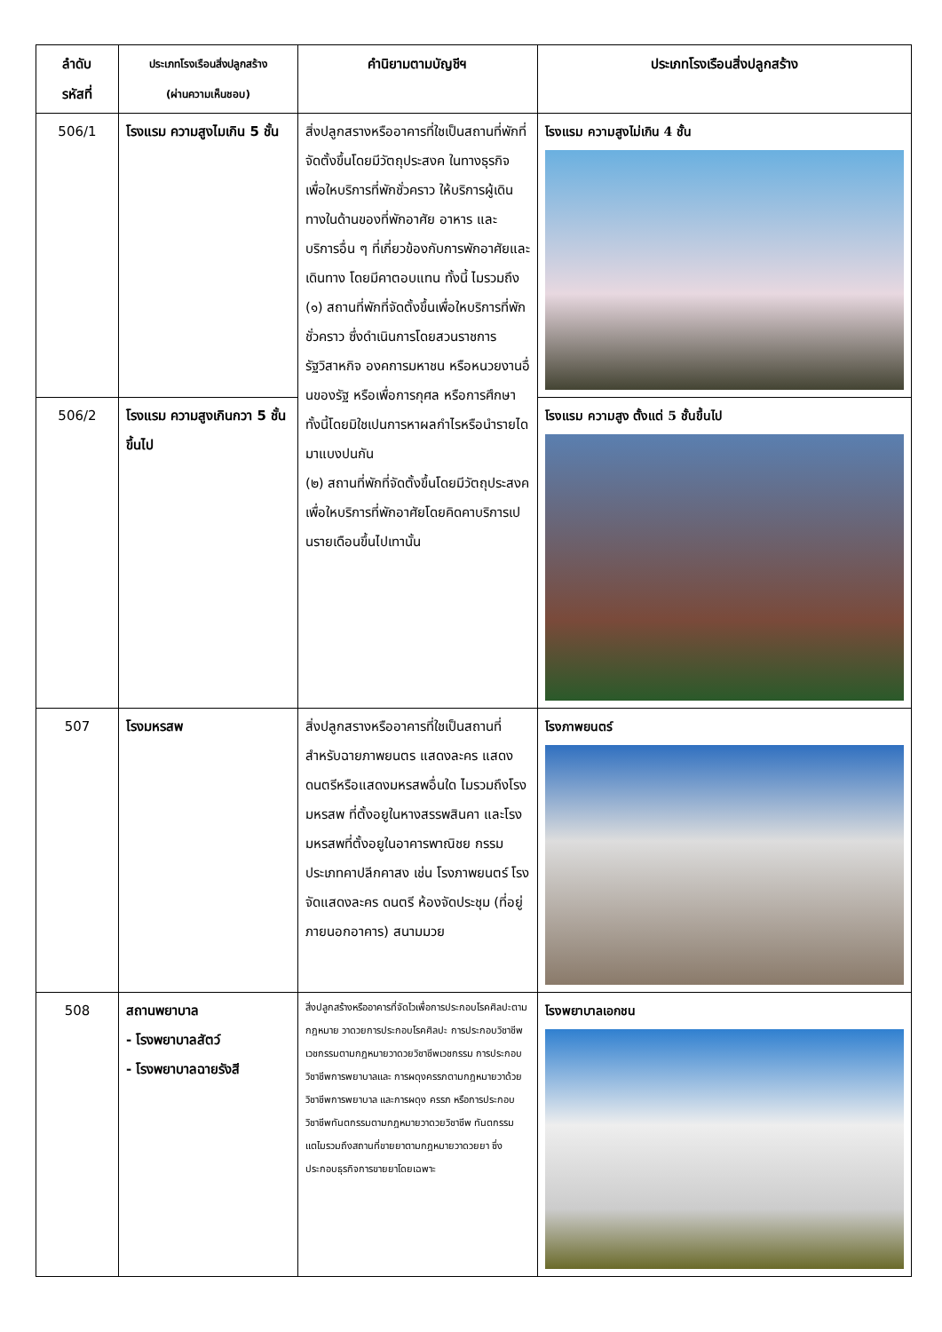| ลำดับ รหัสที่ | ประเภทโรงเรือนสิ่งปลูกสร้าง (ผ่านความเห็นชอบ) | คำนิยามตามบัญชีฯ | ประเภทโรงเรือนสิ่งปลูกสร้าง |
| --- | --- | --- | --- |
| 506/1 | โรงแรม ความสูงไมเกิน 5 ชั้น | สิ่งปลูกสรางหรืออาคารที่ใชเป็นสถานที่พักที่จัดตั้งขึ้นโดยมีวัตถุประสงค ในทางธุรกิจเพื่อใหบริการที่พักชั่วคราว ให้บริการผู้เดินทางในด้านของที่พักอาศัย อาหาร และบริการอื่น ๆ ที่เกี่ยวข้องกับการพักอาศัยและเดินทาง โดยมีคาตอบแทน ทั้งนี้ ไมรวมถึง (๑) สถานที่พักที่จัดตั้งขึ้นเพื่อใหบริการที่พักชั่วคราว ซึ่งดำเนินการโดยสวนราชการ รัฐวิสาหกิจ องคการมหาชน หรือหนวยงานอื่นของรัฐ หรือเพื่อการกุศล หรือการศึกษา ทั้งนี้โดยมิใชเปนการหาผลกำไรหรือนำรายไดมาแบงปนกัน (๒) สถานที่พักที่จัดตั้งขึ้นโดยมีวัตถุประสงคเพื่อใหบริการที่พักอาศัยโดยคิดคาบริการเปนรายเดือนขึ้นไปเทานั้น | โรงแรม ความสูงไม่เกิน 4 ชั้น |
| 506/2 | โรงแรม ความสูงเกินกวา 5 ชั้นขึ้นไป | | โรงแรม ความสูง ตั้งแต่ 5 ชั้นขึ้นไป |
| 507 | โรงมหรสพ | สิ่งปลูกสรางหรืออาคารที่ใชเป็นสถานที่สำหรับฉายภาพยนตร แสดงละคร แสดงดนตรีหรือแสดงมหรสพอื่นใด ไมรวมถึงโรงมหรสพ ที่ตั้งอยูในหางสรรพสินคา และโรงมหรสพที่ตั้งอยูในอาคารพาณิชย กรรมประเภทคาปลีกคาสง เช่น โรงภาพยนตร์ โรงจัดแสดงละคร ดนตรี ห้องจัดประชุม (ที่อยู่ภายนอกอาคาร) สนามมวย | โรงภาพยนตร์ |
| 508 | สถานพยาบาล - โรงพยาบาลสัตว์ - โรงพยาบาลฉายรังสี | สิ่งปลูกสร้างหรืออาคารที่จัดไวเพื่อการประกอบโรคศิลปะตามกฎหมาย วาดวยการประกอบโรคศิลปะ การประกอบวิชาชีพเวชกรรมตามกฎหมายวาดวยวิชาชีพเวชกรรม การประกอบวิชาชีพการพยาบาลและ การผดุงครรภตามกฎหมายวาด้วยวิชาชีพการพยาบาล และการผดุง ครรภ หรือการประกอบวิชาชีพทันตกรรมตามกฎหมายวาดวยวิชาชีพ ทันตกรรม แตไมรวมถึงสถานที่ขายยาตามกฎหมายวาดวยยา ซึ่งประกอบธุรกิจการขายยาโดยเฉพาะ | โรงพยาบาลเอกชน |